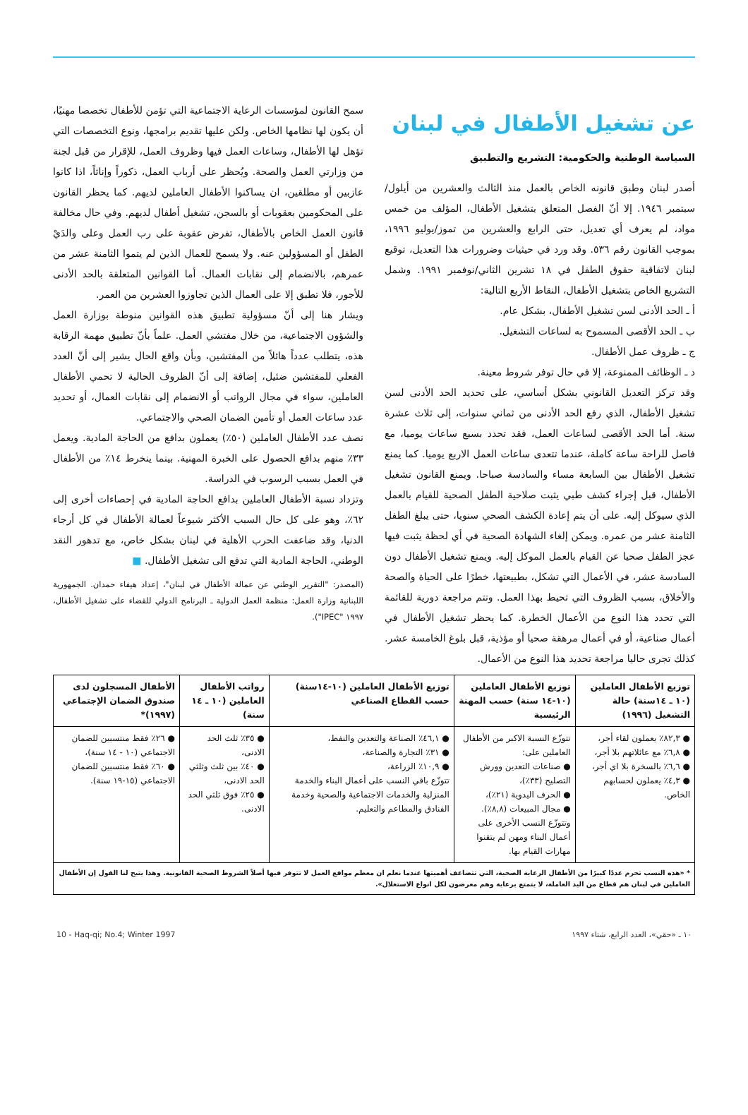عن تشغيل الأطفال في لبنان
السياسة الوطنية والحكومية: التشريع والتطبيق
أصدر لبنان وطبق قانونه الخاص بالعمل منذ الثالث والعشرين من أيلول/سبتمبر ١٩٤٦. إلا أنّ الفصل المتعلق بتشغيل الأطفال، المؤلف من خمس مواد، لم يعرف أي تعديل، حتى الرابع والعشرين من تموز/يوليو ١٩٩٦، بموجب القانون رقم ٥٣٦. وقد ورد في حيثيات وضرورات هذا التعديل، توقيع لبنان لاتفاقية حقوق الطفل في ١٨ تشرين الثاني/نوفمبر ١٩٩١. وشمل التشريع الخاص بتشغيل الأطفال، النقاط الأربع التالية:
أ ـ الحد الأدنى لسن تشغيل الأطفال، بشكل عام.
ب ـ الحد الأقصى المسموح به لساعات التشغيل.
ج ـ ظروف عمل الأطفال.
د ـ الوظائف الممنوعة، إلا في حال توفر شروط معينة.
وقد تركز التعديل القانوني بشكل أساسي، على تحديد الحد الأدنى لسن تشغيل الأطفال، الذي رفع الحد الأدنى من ثماني سنوات، إلى ثلاث عشرة سنة. أما الحد الأقصى لساعات العمل، فقد تحدد بسبع ساعات يوميا، مع فاصل للراحة ساعة كاملة، عندما تتعدى ساعات العمل الاربع يوميا. كما يمنع تشغيل الأطفال بين السابعة مساء والسادسة صباحا. ويمنع القانون تشغيل الأطفال، قبل إجراء كشف طبي يثبت صلاحية الطفل الصحية للقيام بالعمل الذي سيوكل إليه. على أن يتم إعادة الكشف الصحي سنويا، حتى يبلغ الطفل الثامنة عشر من عمره. ويمكن إلغاء الشهادة الصحية في أي لحظة يثبت فيها عجز الطفل صحيا عن القيام بالعمل الموكل إليه. ويمنع تشغيل الأطفال دون السادسة عشر، في الأعمال التي تشكل، بطبيعتها، خطرًا على الحياة والصحة والأخلاق، بسبب الظروف التي تحيط بهذا العمل. وتتم مراجعة دورية للقائمة التي تحدد هذا النوع من الأعمال الخطرة. كما يحظر تشغيل الأطفال في أعمال صناعية، أو في أعمال مرهقة صحيا أو مؤذية، قبل بلوغ الخامسة عشر. كذلك تجرى حاليا مراجعة تحديد هذا النوع من الأعمال.
سمح القانون لمؤسسات الرعاية الاجتماعية التي تؤمن للأطفال تخصصا مهنيًا، أن يكون لها نظامها الخاص. ولكن عليها تقديم برامجها، ونوع التخصصات التي تؤهل لها الأطفال، وساعات العمل فيها وظروف العمل، للإقرار من قبل لجنة من وزارتي العمل والصحة. ويُحظر على أرباب العمل، ذكوراً وإناثاً، اذا كانوا عازبين أو مطلقين، ان يساكنوا الأطفال العاملين لديهم. كما يحظر القانون على المحكومين بعقوبات أو بالسجن، تشغيل أطفال لديهم. وفي حال مخالفة قانون العمل الخاص بالأطفال، تفرض عقوبة على رب العمل وعلى والدَيْ الطفل أو المسؤولين عنه. ولا يسمح للعمال الذين لم يتموا الثامنة عشر من عمرهم، بالانضمام إلى نقابات العمال. أما القوانين المتعلقة بالحد الأدنى للأجور، فلا تطبق إلا على العمال الذين تجاوزوا العشرين من العمر.
ويشار هنا إلى أنّ مسؤولية تطبيق هذه القوانين منوطة بوزارة العمل والشؤون الاجتماعية، من خلال مفتشي العمل. علماً بأنّ تطبيق مهمة الرقابة هذه، يتطلب عدداً هائلاً من المفتشين، وبأن واقع الحال يشير إلى أنّ العدد الفعلي للمفتشين ضئيل، إضافة إلى أنّ الظروف الحالية لا تحمي الأطفال العاملين، سواء في مجال الرواتب أو الانضمام إلى نقابات العمال، أو تحديد عدد ساعات العمل أو تأمين الضمان الصحي والاجتماعي.
نصف عدد الأطفال العاملين (٥٠٪) يعملون بدافع من الحاجة المادية. ويعمل ٣٣٪ منهم بدافع الحصول على الخبرة المهنية. بينما ينخرط ١٤٪ من الأطفال في العمل بسبب الرسوب في الدراسة.
وتزداد نسبة الأطفال العاملين بدافع الحاجة المادية في إحصاءات أخرى إلى ٦٢٪، وهو على كل حال السبب الأكثر شيوعاً لعمالة الأطفال في كل أرجاء الدنيا، وقد ضاعفت الحرب الأهلية في لبنان بشكل خاص، مع تدهور النقد الوطني، الحاجة المادية التي تدفع الى تشغيل الأطفال. ■
(المصدر: "التقرير الوطني عن عمالة الأطفال في لبنان"، إعداد هيفاء حمدان. الجمهورية اللبنانية وزارة العمل: منظمة العمل الدولية ـ البرنامج الدولي للقضاء على تشغيل الأطفال، ١٩٩٧ "IPEC").
| توزيع الأطفال العاملين (١٠ ـ ١٤سنة) حالة التشغيل (١٩٩٦) | توزيع الأطفال العاملين (١٠-١٤ سنة) حسب المهنة الرئيسية | توزيع الأطفال العاملين (١٠-١٤سنة) حسب القطاع الصناعي | رواتب الأطفال العاملين (١٠ ـ ١٤ سنة) | الأطفال المسجلون لدى صندوق الضمان الإجتماعي (١٩٩٧)* |
| --- | --- | --- | --- | --- |
| ● ٨٢,٣٪ يعملون لقاء أجر، ● ٦,٨٪ مع عائلاتهم بلا أجر، ● ٦,٦٪ بالسخرة بلا اي أجر، ● ٤,٣٪ يعملون لحسابهم الخاص. | تتوزّع النسبة الاكبر من الأطفال العاملين على: ● صناعات التعدين وورش التصليح (٣٣٪)، ● الحرف اليدوية (٢١٪)، ● مجال المبيعات (٨,٨٪). وتتوزّع النسب الأخرى على أعمال البناء ومهن لم يتقنوا مهارات القيام بها. | ● ٤٦,١٪ الصناعة والتعدين والنفط، ● ٣١٪ التجارة والصناعة، ● ١٠,٩٪ الزراعة، تتوزّع باقي النسب على أعمال البناء والخدمة المنزلية والخدمات الاجتماعية والصحية وخدمة الفنادق والمطاعم والتعليم. | ● ٣٥٪ ثلث الحد الادنى، ● ٤٠٪ بين ثلث وثلثي الحد الادنى، ● ٢٥٪ فوق ثلثي الحد الادنى. | ● ٢٦٪ فقط منتسبين للضمان الاجتماعي (١٠ - ١٤ سنة)، ● ٦٠٪ فقط منتسبين للضمان الاجتماعي (١٥-١٩ سنة). |
* «هذه النسب تحرم عددًا كبيرًا من الأطفال الرعاية الصحية، التي تتضاعف أهميتها عندما نعلم ان معظم مواقع العمل لا تتوفر فيها أصلاً الشروط الصحية القانونية. وهذا يتيح لنا القول إن الأطفال العاملين في لبنان هم قطاع من اليد العاملة، لا يتمتع برعاية وهم معرضون لكل انواع الاستغلال».
١٠ ـ «حقي»، العدد الرابع، شتاء ١٩٩٧ 10 - Haq-qi; No.4; Winter 1997